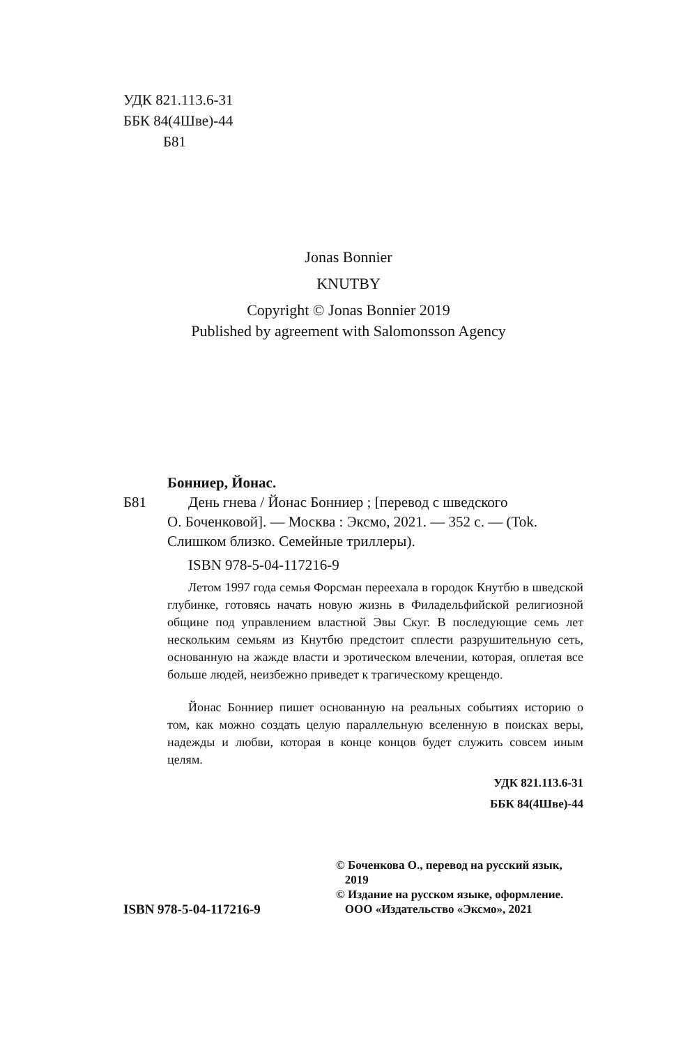УДК 821.113.6-31
ББК 84(4Шве)-44
Б81
Jonas Bonnier
KNUTBY
Copyright © Jonas Bonnier 2019
Published by agreement with Salomonsson Agency
Бонниер, Йонас.
Б81 День гнева / Йонас Бонниер ; [перевод с шведского
О. Боченковой]. — Москва : Эксмо, 2021. — 352 с. — (Tok. Слишком близко. Семейные триллеры).
ISBN 978-5-04-117216-9
Летом 1997 года семья Форсман переехала в городок Кнутбю в шведской глубинке, готовясь начать новую жизнь в Филадельфийской религиозной общине под управлением властной Эвы Скуг. В последующие семь лет нескольким семьям из Кнутбю предстоит сплести разрушительную сеть, основанную на жажде власти и эротическом влечении, которая, оплетая все больше людей, неизбежно приведет к трагическому крещендо.
Йонас Бонниер пишет основанную на реальных событиях историю о том, как можно создать целую параллельную вселенную в поисках веры, надежды и любви, которая в конце концов будет служить совсем иным целям.
УДК 821.113.6-31
ББК 84(4Шве)-44
ISBN 978-5-04-117216-9
© Боченкова О., перевод на русский язык,
2019
© Издание на русском языке, оформление.
ООО «Издательство «Эксмо», 2021